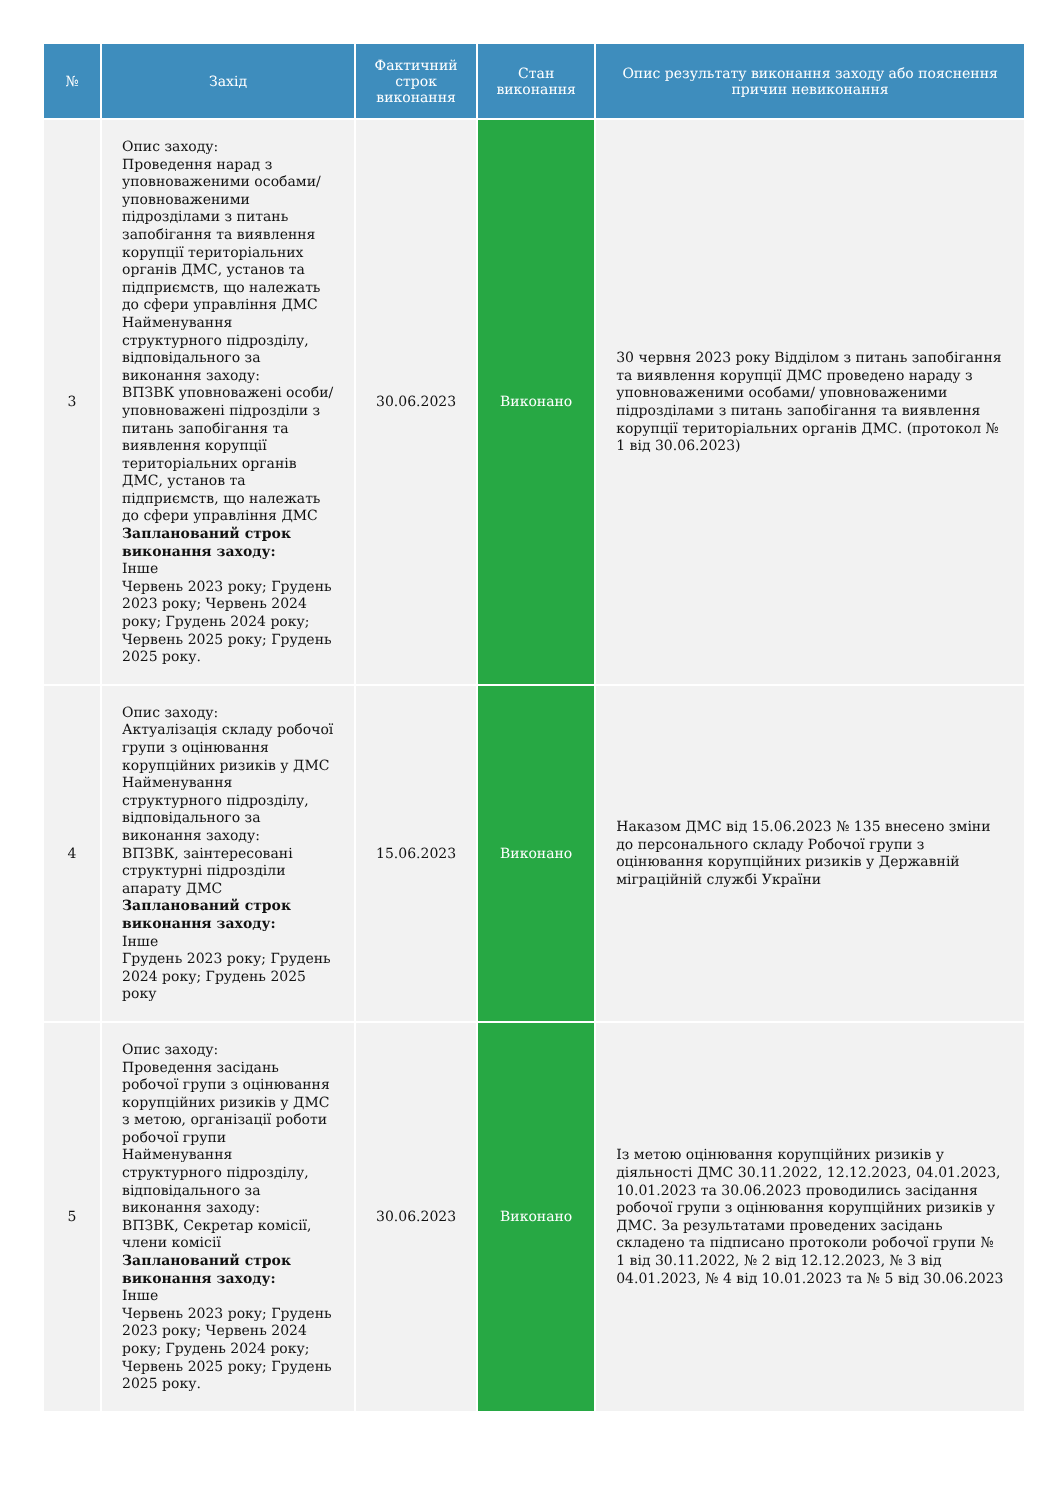| № | Захід | Фактичний строк виконання | Стан виконання | Опис результату виконання заходу або пояснення причин невиконання |
| --- | --- | --- | --- | --- |
| 3 | Опис заходу: Проведення нарад з уповноваженими особами/ уповноваженими підрозділами з питань запобігання та виявлення корупції територіальних органів ДМС, установ та підприємств, що належать до сфери управління ДМС Найменування структурного підрозділу, відповідального за виконання заходу: ВПЗВК уповноважені особи/ уповноважені підрозділи з питань запобігання та виявлення корупції територіальних органів ДМС, установ та підприємств, що належать до сфери управління ДМС Запланований строк виконання заходу: Інше Червень 2023 року; Грудень 2023 року; Червень 2024 року; Грудень 2024 року; Червень 2025 року; Грудень 2025 року. | 30.06.2023 | Виконано | 30 червня 2023 року Відділом з питань запобігання та виявлення корупції ДМС проведено нараду з уповноваженими особами/ уповноваженими підрозділами з питань запобігання та виявлення корупції територіальних органів ДМС. (протокол № 1 від 30.06.2023) |
| 4 | Опис заходу: Актуалізація складу робочої групи з оцінювання корупційних ризиків у ДМС Найменування структурного підрозділу, відповідального за виконання заходу: ВПЗВК, заінтересовані структурні підрозділи апарату ДМС Запланований строк виконання заходу: Інше Грудень 2023 року; Грудень 2024 року; Грудень 2025 року | 15.06.2023 | Виконано | Наказом ДМС від 15.06.2023 № 135 внесено зміни до персонального складу Робочої групи з оцінювання корупційних ризиків у Державній міграційній службі України |
| 5 | Опис заходу: Проведення засідань робочої групи з оцінювання корупційних ризиків у ДМС з метою, організації роботи робочої групи Найменування структурного підрозділу, відповідального за виконання заходу: ВПЗВК, Секретар комісії, члени комісії Запланований строк виконання заходу: Інше Червень 2023 року; Грудень 2023 року; Червень 2024 року; Грудень 2024 року; Червень 2025 року; Грудень 2025 року. | 30.06.2023 | Виконано | Із метою оцінювання корупційних ризиків у діяльності ДМС 30.11.2022, 12.12.2023, 04.01.2023, 10.01.2023 та 30.06.2023 проводились засідання робочої групи з оцінювання корупційних ризиків у ДМС. За результатами проведених засідань складено та підписано протоколи робочої групи № 1 від 30.11.2022, № 2 від 12.12.2023, № 3 від 04.01.2023, № 4 від 10.01.2023 та № 5 від 30.06.2023 |